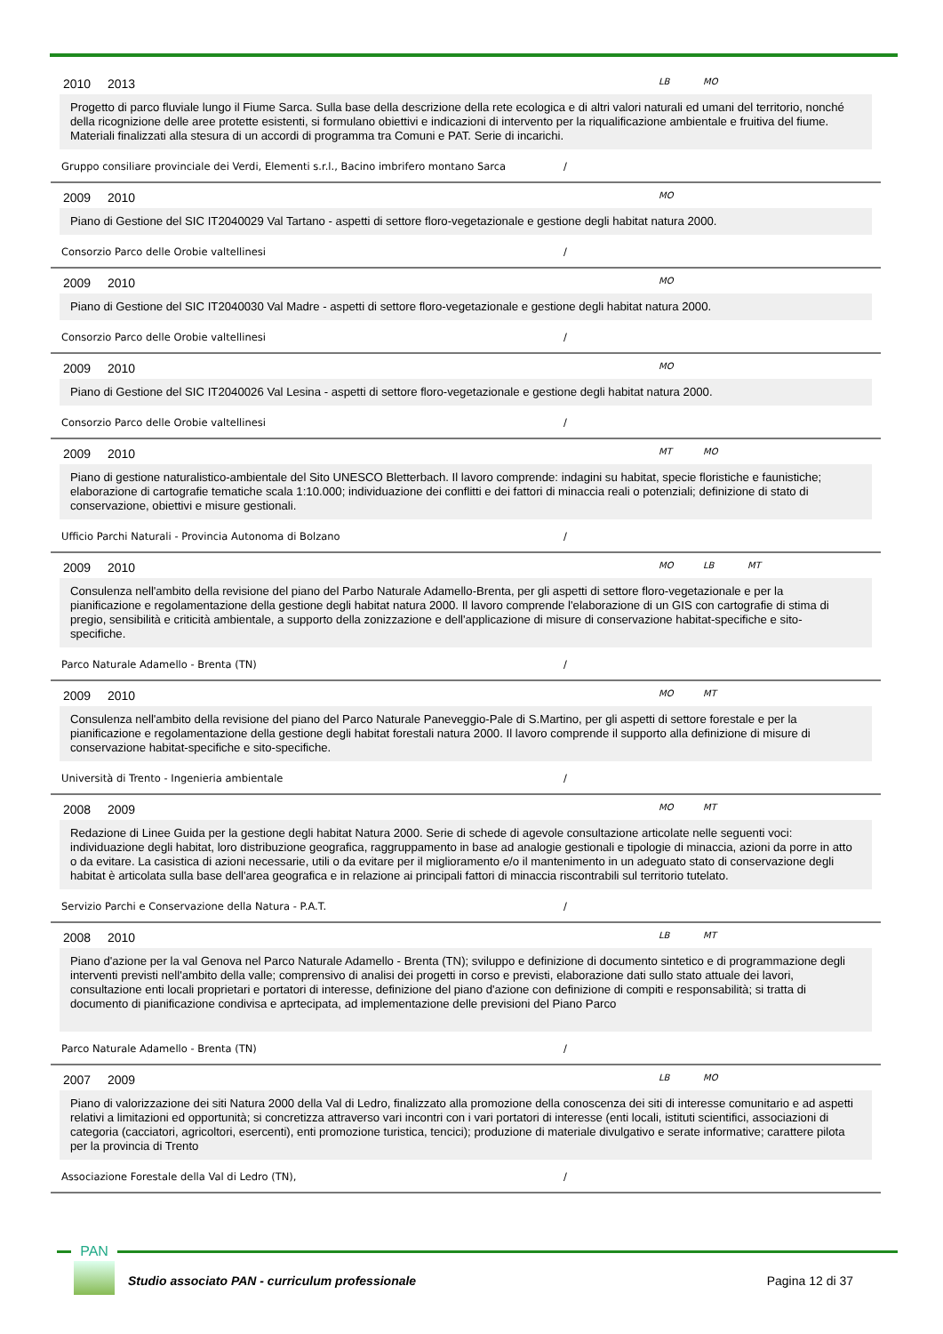2010 2013 LB MO
Progetto di parco fluviale lungo il Fiume Sarca. Sulla base della descrizione della rete ecologica e di altri valori naturali ed umani del territorio, nonché della ricognizione delle aree protette esistenti, si formulano obiettivi e indicazioni di intervento per la riqualificazione ambientale e fruitiva del fiume. Materiali finalizzati alla stesura di un accordi di programma tra Comuni e PAT. Serie di incarichi.
Gruppo consiliare provinciale dei Verdi, Elementi s.r.l., Bacino imbrifero montano Sarca /
2009 2010 MO
Piano di Gestione del SIC IT2040029 Val Tartano - aspetti di settore floro-vegetazionale e gestione degli habitat natura 2000.
Consorzio Parco delle Orobie valtellinesi /
2009 2010 MO
Piano di Gestione del SIC IT2040030 Val Madre - aspetti di settore floro-vegetazionale e gestione degli habitat natura 2000.
Consorzio Parco delle Orobie valtellinesi /
2009 2010 MO
Piano di Gestione del SIC IT2040026 Val Lesina - aspetti di settore floro-vegetazionale e gestione degli habitat natura 2000.
Consorzio Parco delle Orobie valtellinesi /
2009 2010 MT MO
Piano di gestione naturalistico-ambientale del Sito UNESCO Bletterbach. Il lavoro comprende: indagini su habitat, specie floristiche e faunistiche; elaborazione di cartografie tematiche scala 1:10.000; individuazione dei conflitti e dei fattori di minaccia reali o potenziali; definizione di stato di conservazione, obiettivi e misure gestionali.
Ufficio Parchi Naturali - Provincia Autonoma di Bolzano /
2009 2010 MO LB MT
Consulenza nell'ambito della revisione del piano del Parbo Naturale Adamello-Brenta, per gli aspetti di settore floro-vegetazionale e per la pianificazione e regolamentazione della gestione degli habitat natura 2000. Il lavoro comprende l'elaborazione di un GIS con cartografie di stima di pregio, sensibilità e criticità ambientale, a supporto della zonizzazione e dell'applicazione di misure di conservazione habitat-specifiche e sito-specifiche.
Parco Naturale Adamello - Brenta (TN) /
2009 2010 MO MT
Consulenza nell'ambito della revisione del piano del Parco Naturale Paneveggio-Pale di S.Martino, per gli aspetti di settore forestale e per la pianificazione e regolamentazione della gestione degli habitat forestali natura 2000. Il lavoro comprende il supporto alla definizione di misure di conservazione habitat-specifiche e sito-specifiche.
Università di Trento - Ingenieria ambientale /
2008 2009 MO MT
Redazione di Linee Guida per la gestione degli habitat Natura 2000. Serie di schede di agevole consultazione articolate nelle seguenti voci: individuazione degli habitat, loro distribuzione geografica, raggruppamento in base ad analogie gestionali e tipologie di minaccia, azioni da porre in atto o da evitare. La casistica di azioni necessarie, utili o da evitare per il miglioramento e/o il mantenimento in un adeguato stato di conservazione degli habitat è articolata sulla base dell'area geografica e in relazione ai principali fattori di minaccia riscontrabili sul territorio tutelato.
Servizio Parchi e Conservazione della Natura - P.A.T. /
2008 2010 LB MT
Piano d'azione per la val Genova nel Parco Naturale Adamello - Brenta (TN); sviluppo e definizione di documento sintetico e di programmazione degli interventi previsti nell'ambito della valle; comprensivo di analisi dei progetti in corso e previsti, elaborazione dati sullo stato attuale dei lavori, consultazione enti locali proprietari e portatori di interesse, definizione del piano d'azione con definizione di compiti e responsabilità; si tratta di documento di pianificazione condivisa e aprtecipata, ad implementazione delle previsioni del Piano Parco
Parco Naturale Adamello - Brenta (TN) /
2007 2009 LB MO
Piano di valorizzazione dei siti Natura 2000 della Val di Ledro, finalizzato alla promozione della conoscenza dei siti di interesse comunitario e ad aspetti relativi a limitazioni ed opportunità; si concretizza attraverso vari incontri con i vari portatori di interesse (enti locali, istituti scientifici, associazioni di categoria (cacciatori, agricoltori, esercenti), enti promozione turistica, tencici); produzione di materiale divulgativo e serate informative; carattere pilota per la provincia di Trento
Associazione Forestale della Val di Ledro (TN), /
PAN
Studio associato PAN - curriculum professionale
Pagina 12 di 37